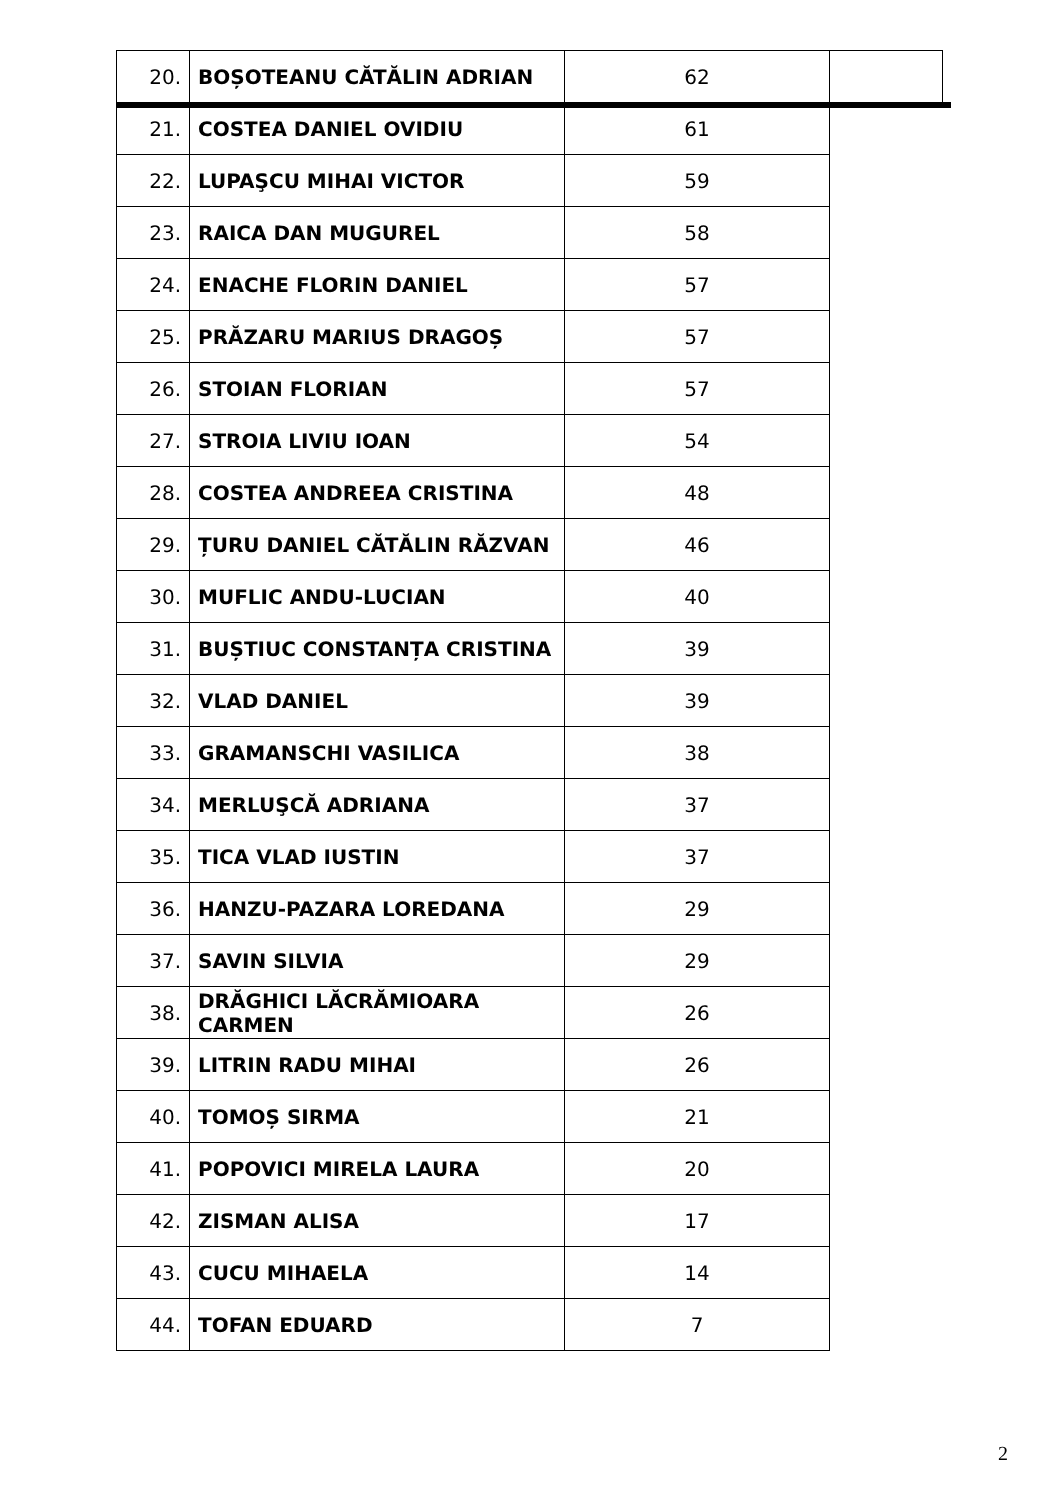| 20. | BOȘOTEANU CĂTĂLIN ADRIAN | 62 | |
| 21. | COSTEA DANIEL OVIDIU | 61 | |
| 22. | LUPAŞCU MIHAI VICTOR | 59 | |
| 23. | RAICA DAN MUGUREL | 58 | |
| 24. | ENACHE FLORIN DANIEL | 57 | |
| 25. | PRĂZARU MARIUS DRAGOȘ | 57 | |
| 26. | STOIAN FLORIAN | 57 | |
| 27. | STROIA LIVIU IOAN | 54 | |
| 28. | COSTEA ANDREEA CRISTINA | 48 | |
| 29. | ȚURU DANIEL CĂTĂLIN RĂZVAN | 46 | |
| 30. | MUFLIC ANDU-LUCIAN | 40 | |
| 31. | BUȘTIUC CONSTANȚA CRISTINA | 39 | |
| 32. | VLAD DANIEL | 39 | |
| 33. | GRAMANSCHI VASILICA | 38 | |
| 34. | MERLUŞCĂ ADRIANA | 37 | |
| 35. | TICA VLAD IUSTIN | 37 | |
| 36. | HANZU-PAZARA LOREDANA | 29 | |
| 37. | SAVIN SILVIA | 29 | |
| 38. | DRĂGHICI LĂCRĂMIOARA CARMEN | 26 | |
| 39. | LITRIN RADU MIHAI | 26 | |
| 40. | TOMOȘ SIRMA | 21 | |
| 41. | POPOVICI MIRELA LAURA | 20 | |
| 42. | ZISMAN ALISA | 17 | |
| 43. | CUCU MIHAELA | 14 | |
| 44. | TOFAN EDUARD | 7 | |
2